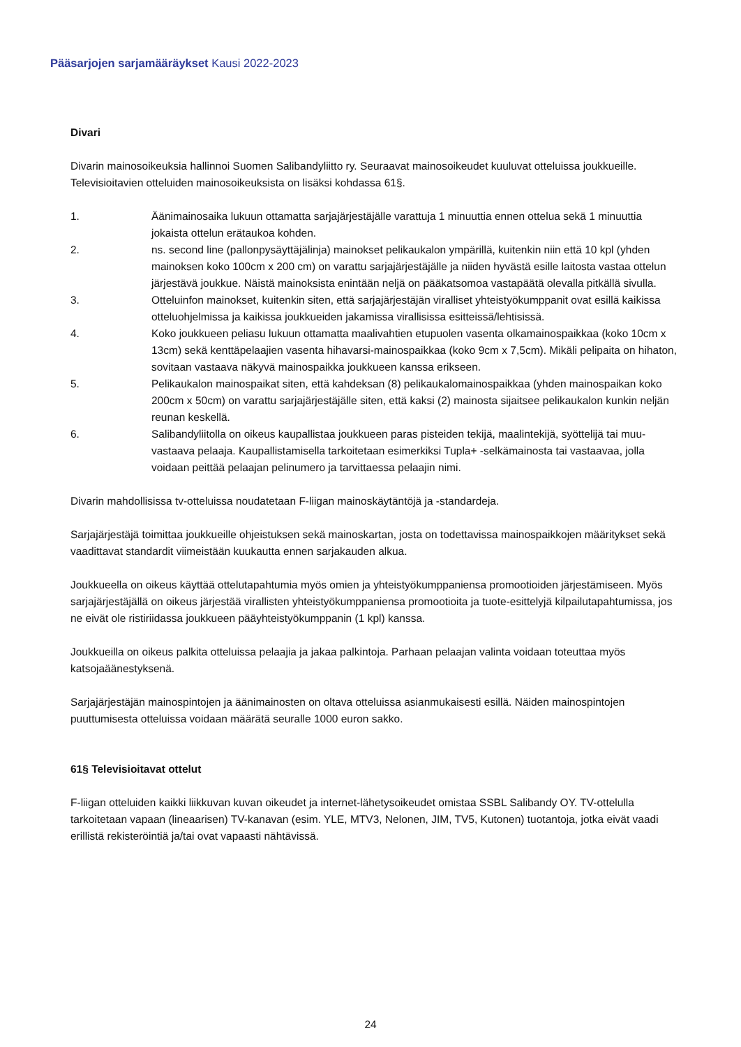Pääsarjojen sarjamääräykset Kausi 2022-2023
Divari
Divarin mainosoikeuksia hallinnoi Suomen Salibandyliitto ry. Seuraavat mainosoikeudet kuuluvat otteluissa joukkueille. Televisioitavien otteluiden mainosoikeuksista on lisäksi kohdassa 61§.
1. Äänimainosaika lukuun ottamatta sarjajärjestäjälle varattuja 1 minuuttia ennen ottelua sekä 1 minuuttia jokaista ottelun erätaukoa kohden.
2. ns. second line (pallonpysäyttäjälinja) mainokset pelikaukalon ympärillä, kuitenkin niin että 10 kpl (yhden mainoksen koko 100cm x 200 cm) on varattu sarjajärjestäjälle ja niiden hyvästä esille laitosta vastaa ottelun järjestävä joukkue. Näistä mainoksista enintään neljä on pääkatsomoa vastapäätä olevalla pitkällä sivulla.
3. Otteluinfon mainokset, kuitenkin siten, että sarjajärjestäjän viralliset yhteistyökumppanit ovat esillä kaikissa otteluohjelmissa ja kaikissa joukkueiden jakamissa virallisissa esitteissä/lehtisissä.
4. Koko joukkueen peliasu lukuun ottamatta maalivahtien etupuolen vasenta olkamainospaikkaa (koko 10cm x 13cm) sekä kenttäpelaajien vasenta hihavarsi-mainospaikkaa (koko 9cm x 7,5cm). Mikäli pelipaita on hihaton, sovitaan vastaava näkyvä mainospaikka joukkueen kanssa erikseen.
5. Pelikaukalon mainospaikat siten, että kahdeksan (8) pelikaukalomainospaikkaa (yhden mainospaikan koko 200cm x 50cm) on varattu sarjajärjestäjälle siten, että kaksi (2) mainosta sijaitsee pelikaukalon kunkin neljän reunan keskellä.
6. Salibandyliitolla on oikeus kaupallistaa joukkueen paras pisteiden tekijä, maalintekijä, syöttelijä tai muu-vastaava pelaaja. Kaupallistamisella tarkoitetaan esimerkiksi Tupla+ -selkämainosta tai vastaavaa, jolla voidaan peittää pelaajan pelinumero ja tarvittaessa pelaajin nimi.
Divarin mahdollisissa tv-otteluissa noudatetaan F-liigan mainoskäytäntöjä ja -standardeja.
Sarjajärjestäjä toimittaa joukkueille ohjeistuksen sekä mainoskartan, josta on todettavissa mainospaikkojen määritykset sekä vaadittavat standardit viimeistään kuukautta ennen sarjakauden alkua.
Joukkueella on oikeus käyttää ottelutapahtumia myös omien ja yhteistyökumppaniensa promootioiden järjestämiseen. Myös sarjajärjestäjällä on oikeus järjestää virallisten yhteistyökumppaniensa promootioita ja tuote-esittelyjä kilpailutapahtumissa, jos ne eivät ole ristiriidassa joukkueen pääyhteistyökumppanin (1 kpl) kanssa.
Joukkueilla on oikeus palkita otteluissa pelaajia ja jakaa palkintoja. Parhaan pelaajan valinta voidaan toteuttaa myös katsojaäänestyksenä.
Sarjajärjestäjän mainospintojen ja äänimainosten on oltava otteluissa asianmukaisesti esillä. Näiden mainospintojen puuttumisesta otteluissa voidaan määrätä seuralle 1000 euron sakko.
61§ Televisioitavat ottelut
F-liigan otteluiden kaikki liikkuvan kuvan oikeudet ja internet-lähetysoikeudet omistaa SSBL Salibandy OY. TV-ottelulla tarkoitetaan vapaan (lineaarisen) TV-kanavan (esim. YLE, MTV3, Nelonen, JIM, TV5, Kutonen) tuotantoja, jotka eivät vaadi erillistä rekisteröintiä ja/tai ovat vapaasti nähtävissä.
24